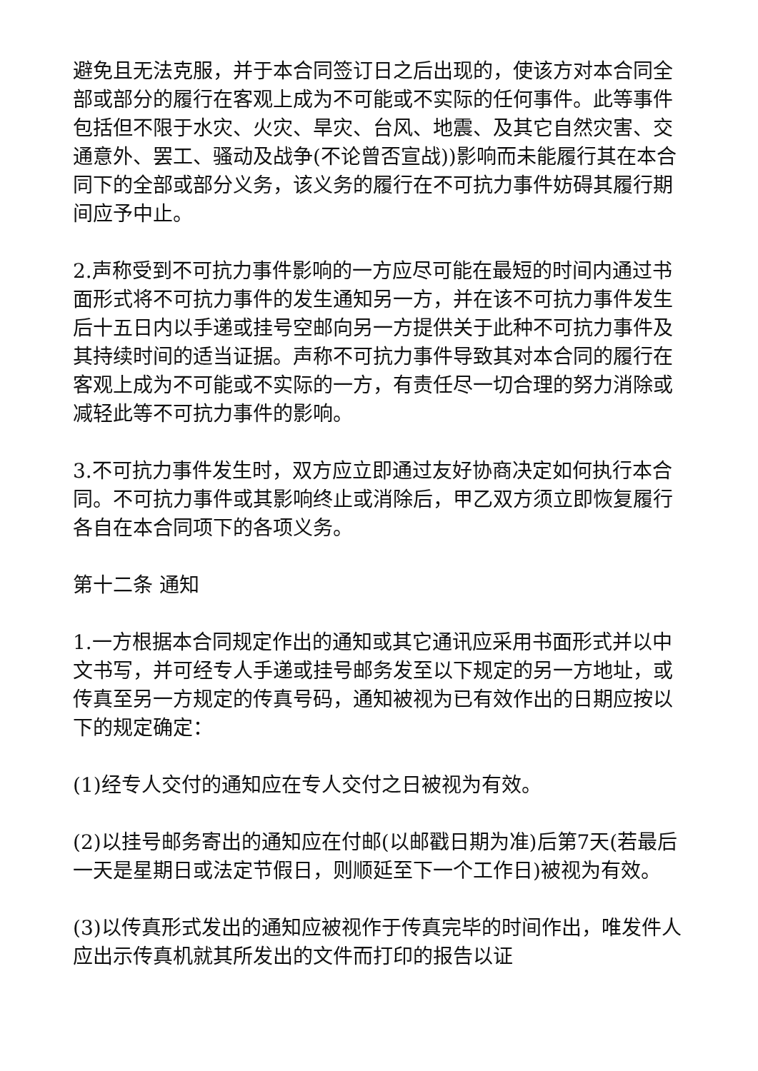避免且无法克服，并于本合同签订日之后出现的，使该方对本合同全部或部分的履行在客观上成为不可能或不实际的任何事件。此等事件包括但不限于水灾、火灾、旱灾、台风、地震、及其它自然灾害、交通意外、罢工、骚动及战争(不论曾否宣战))影响而未能履行其在本合同下的全部或部分义务，该义务的履行在不可抗力事件妨碍其履行期间应予中止。
2.声称受到不可抗力事件影响的一方应尽可能在最短的时间内通过书面形式将不可抗力事件的发生通知另一方，并在该不可抗力事件发生后十五日内以手递或挂号空邮向另一方提供关于此种不可抗力事件及其持续时间的适当证据。声称不可抗力事件导致其对本合同的履行在客观上成为不可能或不实际的一方，有责任尽一切合理的努力消除或减轻此等不可抗力事件的影响。
3.不可抗力事件发生时，双方应立即通过友好协商决定如何执行本合同。不可抗力事件或其影响终止或消除后，甲乙双方须立即恢复履行各自在本合同项下的各项义务。
第十二条 通知
1.一方根据本合同规定作出的通知或其它通讯应采用书面形式并以中文书写，并可经专人手递或挂号邮务发至以下规定的另一方地址，或传真至另一方规定的传真号码，通知被视为已有效作出的日期应按以下的规定确定：
(1)经专人交付的通知应在专人交付之日被视为有效。
(2)以挂号邮务寄出的通知应在付邮(以邮戳日期为准)后第7天(若最后一天是星期日或法定节假日，则顺延至下一个工作日)被视为有效。
(3)以传真形式发出的通知应被视作于传真完毕的时间作出，唯发件人应出示传真机就其所发出的文件而打印的报告以证